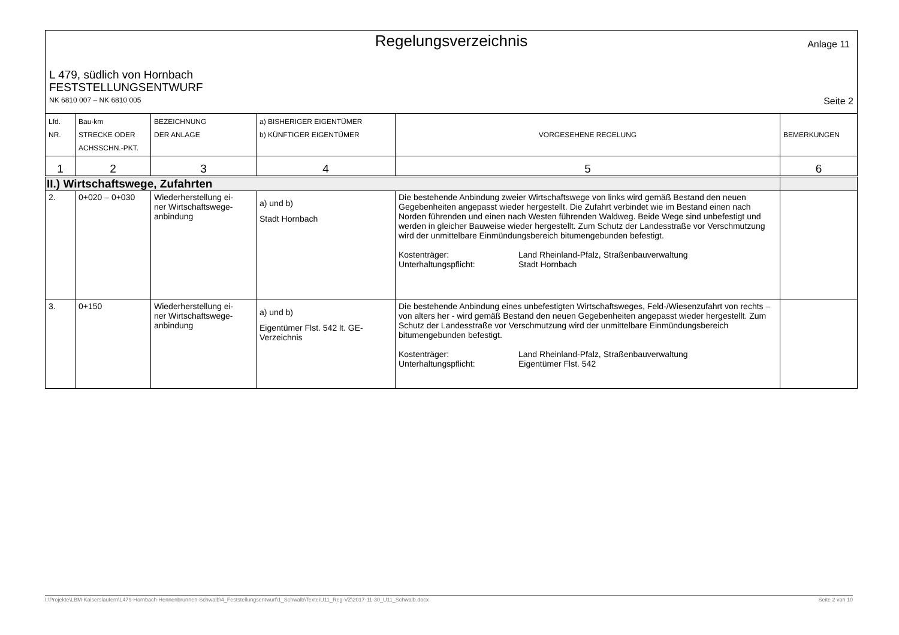Regelungsverzeichnis
Anlage 11
L 479, südlich von Hornbach
FESTSTELLUNGSENTWURF
NK 6810 007 – NK 6810 005 Seite 2
| Lfd. NR. | Bau-km STRECKE ODER ACHSSCHN.-PKT. | BEZEICHNUNG DER ANLAGE | a) BISHERIGER EIGENTÜMER b) KÜNFTIGER EIGENTÜMER | VORGESEHENE REGELUNG | BEMERKUNGEN |
| --- | --- | --- | --- | --- | --- |
| 1 | 2 | 3 | 4 | 5 | 6 |
| II.) Wirtschaftswege, Zufahrten | | | | | |
| 2. | 0+020 – 0+030 | Wiederherstellung ei- ner Wirtschaftswege- anbindung | a) und b) Stadt Hornbach | Die bestehende Anbindung zweier Wirtschaftswege von links wird gemäß Bestand den neuen Gegebenheiten angepasst wieder hergestellt. Die Zufahrt verbindet wie im Bestand einen nach Norden führenden und einen nach Westen führenden Waldweg. Beide Wege sind unbefestigt und werden in gleicher Bauweise wieder hergestellt. Zum Schutz der Landesstraße vor Verschmutzung wird der unmittelbare Einmündungsbereich bitumengebunden befestigt. Kostenträger: Land Rheinland-Pfalz, Straßenbauverwaltung Unterhaltungspflicht: Stadt Hornbach | |
| 3. | 0+150 | Wiederherstellung ei- ner Wirtschaftswege- anbindung | a) und b) Eigentümer Flst. 542 lt. GE-Verzeichnis | Die bestehende Anbindung eines unbefestigten Wirtschaftsweges, Feld-/Wiesenzufahrt von rechts – von alters her - wird gemäß Bestand den neuen Gegebenheiten angepasst wieder hergestellt. Zum Schutz der Landesstraße vor Verschmutzung wird der unmittelbare Einmündungsbereich bitumengebunden befestigt. Kostenträger: Land Rheinland-Pfalz, Straßenbauverwaltung Unterhaltungspflicht: Eigentümer Flst. 542 | |
I:\Projekte\LBM-Kaiserslautern\L479-Hornbach-Hennenbrunnen-Schwalb\4_Feststellungsentwurf\1_Schwalb\Texte\U11_Reg-VZ\2017-11-30_U11_Schwalb.docx Seite 2 von 10